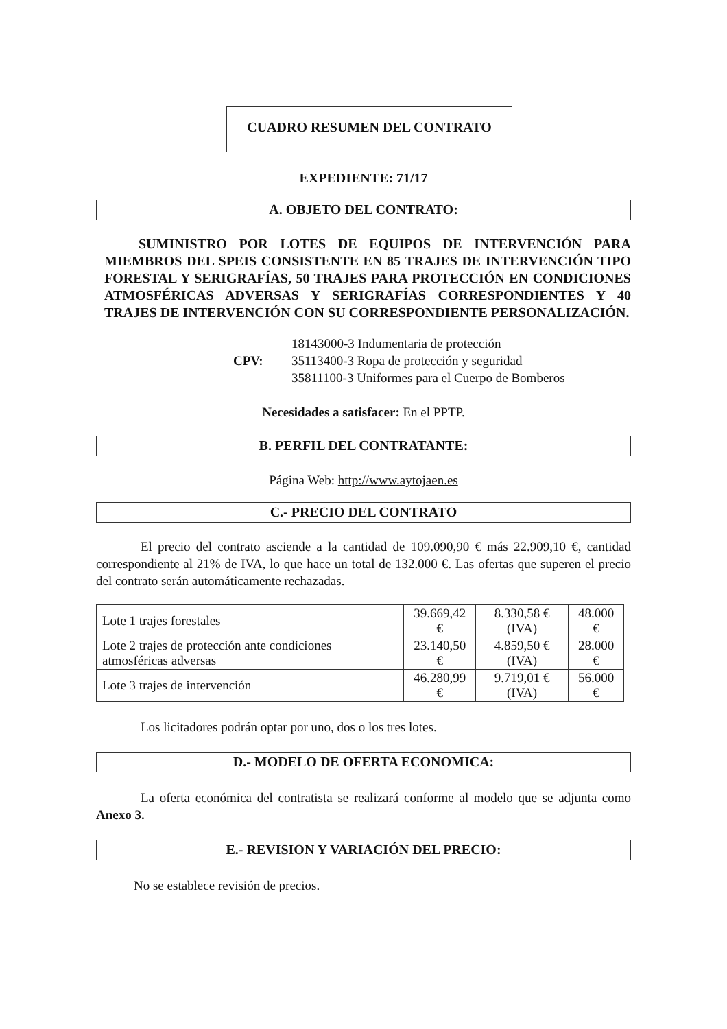CUADRO RESUMEN DEL CONTRATO
EXPEDIENTE: 71/17
A. OBJETO DEL CONTRATO:
SUMINISTRO POR LOTES DE EQUIPOS DE INTERVENCIÓN PARA MIEMBROS DEL SPEIS CONSISTENTE EN 85 TRAJES DE INTERVENCIÓN TIPO FORESTAL Y SERIGRAFÍAS, 50 TRAJES PARA PROTECCIÓN EN CONDICIONES ATMOSFÉRICAS ADVERSAS Y SERIGRAFÍAS CORRESPONDIENTES Y 40 TRAJES DE INTERVENCIÓN CON SU CORRESPONDIENTE PERSONALIZACIÓN.
CPV: 18143000-3 Indumentaria de protección
35113400-3 Ropa de protección y seguridad
35811100-3 Uniformes para el Cuerpo de Bomberos
Necesidades a satisfacer: En el PPTP.
B. PERFIL DEL CONTRATANTE:
Página Web: http://www.aytojaen.es
C.- PRECIO DEL CONTRATO
El precio del contrato asciende a la cantidad de 109.090,90 € más 22.909,10 €, cantidad correspondiente al 21% de IVA, lo que hace un total de 132.000 €. Las ofertas que superen el precio del contrato serán automáticamente rechazadas.
| Lote 1 trajes forestales | 39.669,42 € | 8.330,58 € (IVA) | 48.000 € |
| Lote 2 trajes de protección ante condiciones atmosféricas adversas | 23.140,50 € | 4.859,50 € (IVA) | 28.000 € |
| Lote 3 trajes de intervención | 46.280,99 € | 9.719,01 € (IVA) | 56.000 € |
Los licitadores podrán optar por uno, dos o los tres lotes.
D.- MODELO DE OFERTA ECONOMICA:
La oferta económica del contratista se realizará conforme al modelo que se adjunta como Anexo 3.
E.- REVISION Y VARIACIÓN DEL PRECIO:
No se establece revisión de precios.